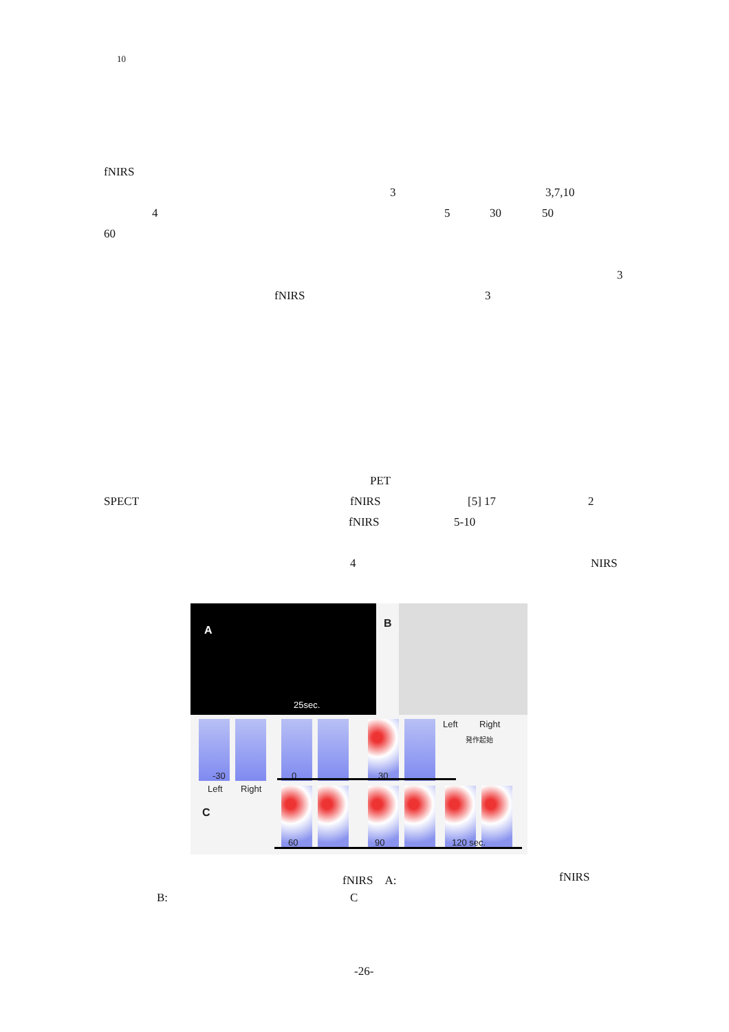10
fNIRS
3 3,7,10
4 5 30 50
60
3
fNIRS 3
PET
SPECT fNIRS [5] 17 2
fNIRS 5-10
4 NIRS
A
25sec.
B
-30
Left Right
C
0 30
Left Right
発作起始
60 90 120 sec.
fNIRS　A: fNIRS
B: C
-26-